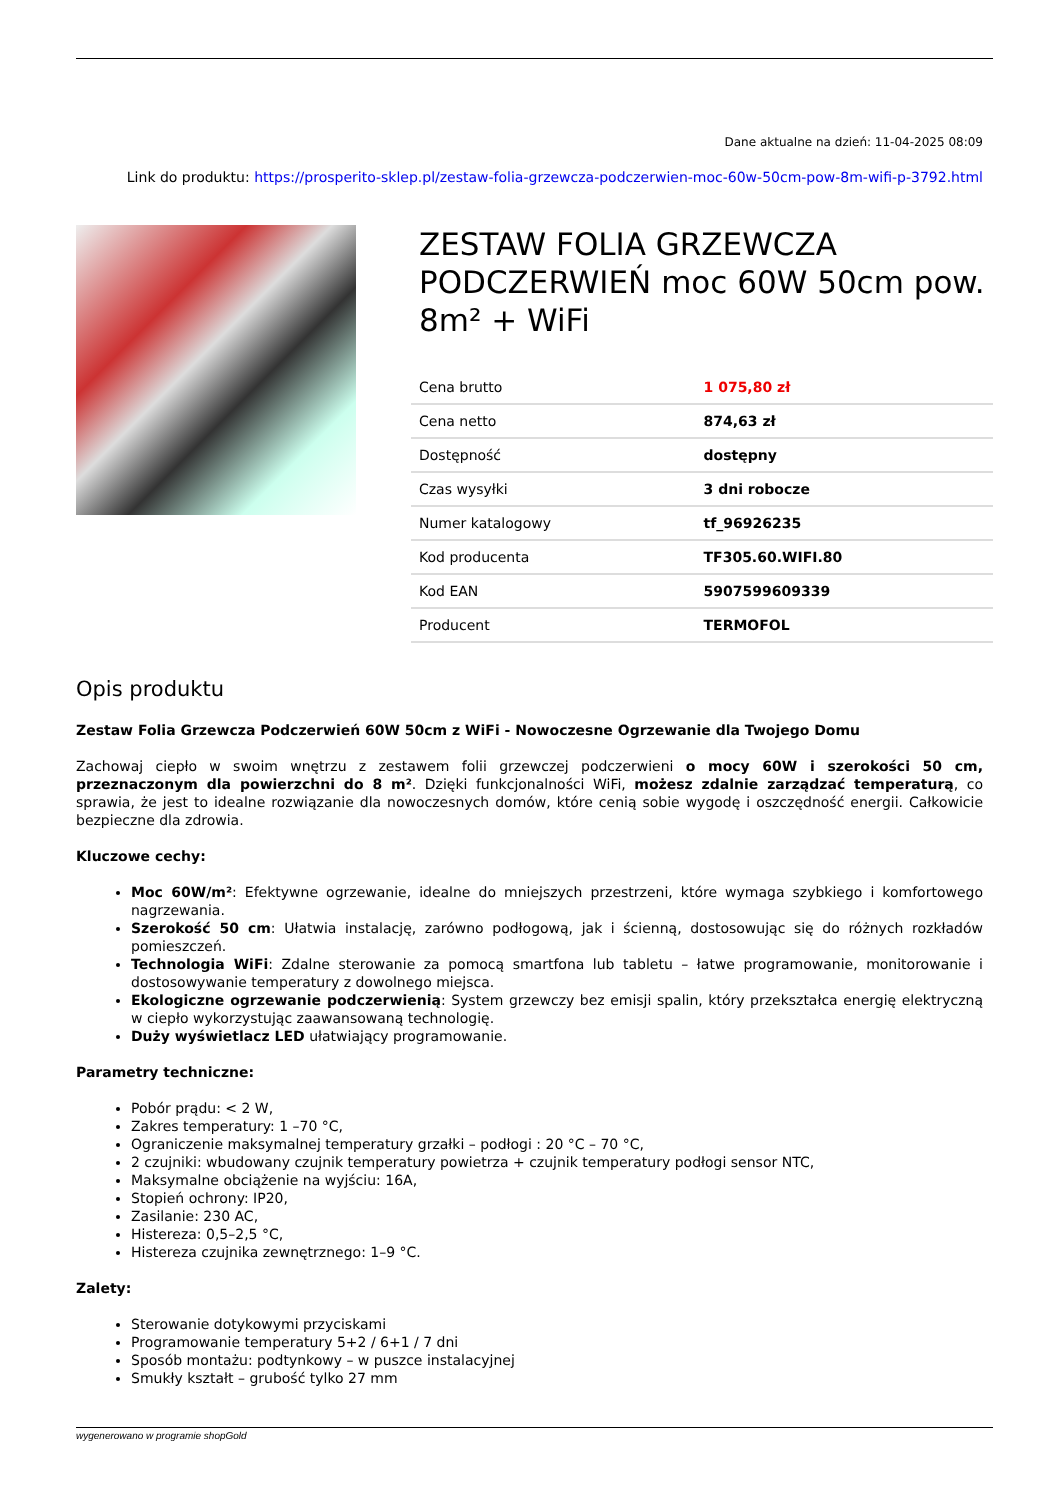Dane aktualne na dzień: 11-04-2025 08:09
Link do produktu: https://prosperito-sklep.pl/zestaw-folia-grzewcza-podczerwien-moc-60w-50cm-pow-8m-wifi-p-3792.html
ZESTAW FOLIA GRZEWCZA PODCZERWIEŃ moc 60W 50cm pow. 8m² + WiFi
| Cena brutto | 1 075,80 zł |
| Cena netto | 874,63 zł |
| Dostępność | dostępny |
| Czas wysyłki | 3 dni robocze |
| Numer katalogowy | tf_96926235 |
| Kod producenta | TF305.60.WIFI.80 |
| Kod EAN | 5907599609339 |
| Producent | TERMOFOL |
Opis produktu
Zestaw Folia Grzewcza Podczerwień 60W 50cm z WiFi - Nowoczesne Ogrzewanie dla Twojego Domu
Zachowaj ciepło w swoim wnętrzu z zestawem folii grzewczej podczerwieni o mocy 60W i szerokości 50 cm, przeznaczonym dla powierzchni do 8 m². Dzięki funkcjonalności WiFi, możesz zdalnie zarządzać temperaturą, co sprawia, że jest to idealne rozwiązanie dla nowoczesnych domów, które cenią sobie wygodę i oszczędność energii. Całkowicie bezpieczne dla zdrowia.
Kluczowe cechy:
Moc 60W/m²: Efektywne ogrzewanie, idealne do mniejszych przestrzeni, które wymaga szybkiego i komfortowego nagrzewania.
Szerokość 50 cm: Ułatwia instalację, zarówno podłogową, jak i ścienną, dostosowując się do różnych rozkładów pomieszczeń.
Technologia WiFi: Zdalne sterowanie za pomocą smartfona lub tabletu – łatwe programowanie, monitorowanie i dostosowywanie temperatury z dowolnego miejsca.
Ekologiczne ogrzewanie podczerwienią: System grzewczy bez emisji spalin, który przekształca energię elektryczną w ciepło wykorzystując zaawansowaną technologię.
Duży wyświetlacz LED ułatwiający programowanie.
Parametry techniczne:
Pobór prądu: < 2 W,
Zakres temperatury: 1 –70 °C,
Ograniczenie maksymalnej temperatury grzałki – podłogi : 20 °C – 70 °C,
2 czujniki: wbudowany czujnik temperatury powietrza + czujnik temperatury podłogi sensor NTC,
Maksymalne obciążenie na wyjściu: 16A,
Stopień ochrony: IP20,
Zasilanie: 230 AC,
Histereza: 0,5–2,5 °C,
Histereza czujnika zewnętrznego: 1–9 °C.
Zalety:
Sterowanie dotykowymi przyciskami
Programowanie temperatury 5+2 / 6+1 / 7 dni
Sposób montażu: podtynkowy – w puszce instalacyjnej
Smukły kształt – grubość tylko 27 mm
wygenerowano w programie shopGold